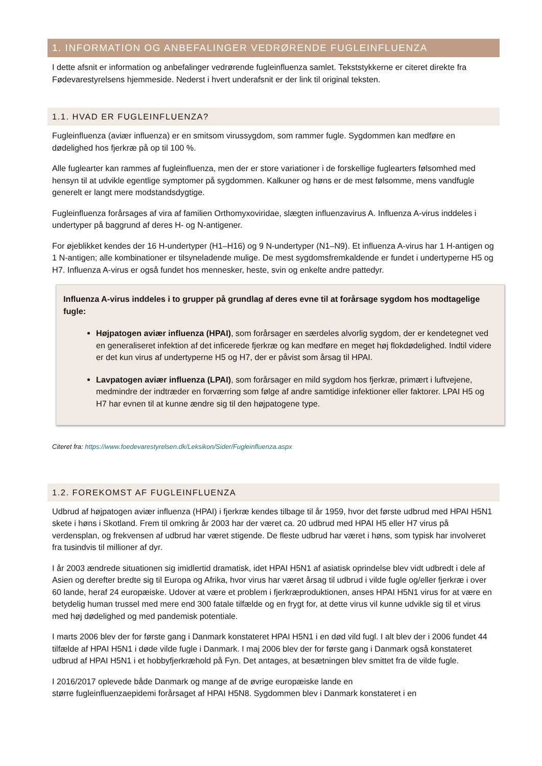1. INFORMATION OG ANBEFALINGER VEDRØRENDE FUGLEINFLUENZA
I dette afsnit er information og anbefalinger vedrørende fugleinfluenza samlet. Tekststykkerne er citeret direkte fra Fødevarestyrelsens hjemmeside. Nederst i hvert underafsnit er der link til original teksten.
1.1. HVAD ER FUGLEINFLUENZA?
Fugleinfluenza (aviær influenza) er en smitsom virussygdom, som rammer fugle. Sygdommen kan medføre en dødelighed hos fjerkræ på op til 100 %.
Alle fuglearter kan rammes af fugleinfluenza, men der er store variationer i de forskellige fuglearters følsomhed med hensyn til at udvikle egentlige symptomer på sygdommen. Kalkuner og høns er de mest følsomme, mens vandfugle generelt er langt mere modstandsdygtige.
Fugleinfluenza forårsages af vira af familien Orthomyxoviridae, slægten influenzavirus A. Influenza A-virus inddeles i undertyper på baggrund af deres H- og N-antigener.
For øjeblikket kendes der 16 H-undertyper (H1–H16) og 9 N-undertyper (N1–N9). Et influenza A-virus har 1 H-antigen og 1 N-antigen; alle kombinationer er tilsyneladende mulige. De mest sygdomsfremkaldende er fundet i undertyperne H5 og H7. Influenza A-virus er også fundet hos mennesker, heste, svin og enkelte andre pattedyr.
Influenza A-virus inddeles i to grupper på grundlag af deres evne til at forårsage sygdom hos modtagelige fugle:
Højpatogen aviær influenza (HPAI), som forårsager en særdeles alvorlig sygdom, der er kendetegnet ved en generaliseret infektion af det inficerede fjerkræ og kan medføre en meget høj flokdødelighed. Indtil videre er det kun virus af undertyperne H5 og H7, der er påvist som årsag til HPAI.
Lavpatogen aviær influenza (LPAI), som forårsager en mild sygdom hos fjerkræ, primært i luftvejene, medmindre der indtræder en forværring som følge af andre samtidige infektioner eller faktorer. LPAI H5 og H7 har evnen til at kunne ændre sig til den højpatogene type.
Citeret fra: https://www.foedevarestyrelsen.dk/Leksikon/Sider/Fugleinfluenza.aspx
1.2. FOREKOMST AF FUGLEINFLUENZA
Udbrud af højpatogen aviær influenza (HPAI) i fjerkræ kendes tilbage til år 1959, hvor det første udbrud med HPAI H5N1 skete i høns i Skotland. Frem til omkring år 2003 har der været ca. 20 udbrud med HPAI H5 eller H7 virus på verdensplan, og frekvensen af udbrud har været stigende. De fleste udbrud har været i høns, som typisk har involveret fra tusindvis til millioner af dyr.
I år 2003 ændrede situationen sig imidlertid dramatisk, idet HPAI H5N1 af asiatisk oprindelse blev vidt udbredt i dele af Asien og derefter bredte sig til Europa og Afrika, hvor virus har været årsag til udbrud i vilde fugle og/eller fjerkræ i over 60 lande, heraf 24 europæiske. Udover at være et problem i fjerkræproduktionen, anses HPAI H5N1 virus for at være en betydelig human trussel med mere end 300 fatale tilfælde og en frygt for, at dette virus vil kunne udvikle sig til et virus med høj dødelighed og med pandemisk potentiale.
I marts 2006 blev der for første gang i Danmark konstateret HPAI H5N1 i en død vild fugl. I alt blev der i 2006 fundet 44 tilfælde af HPAI H5N1 i døde vilde fugle i Danmark. I maj 2006 blev der for første gang i Danmark også konstateret udbrud af HPAI H5N1 i et hobbyfjerkræhold på Fyn. Det antages, at besætningen blev smittet fra de vilde fugle.
I 2016/2017 oplevede både Danmark og mange af de øvrige europæiske lande en
større fugleinfluenzaepidemi forårsaget af HPAI H5N8. Sygdommen blev i Danmark konstateret i en